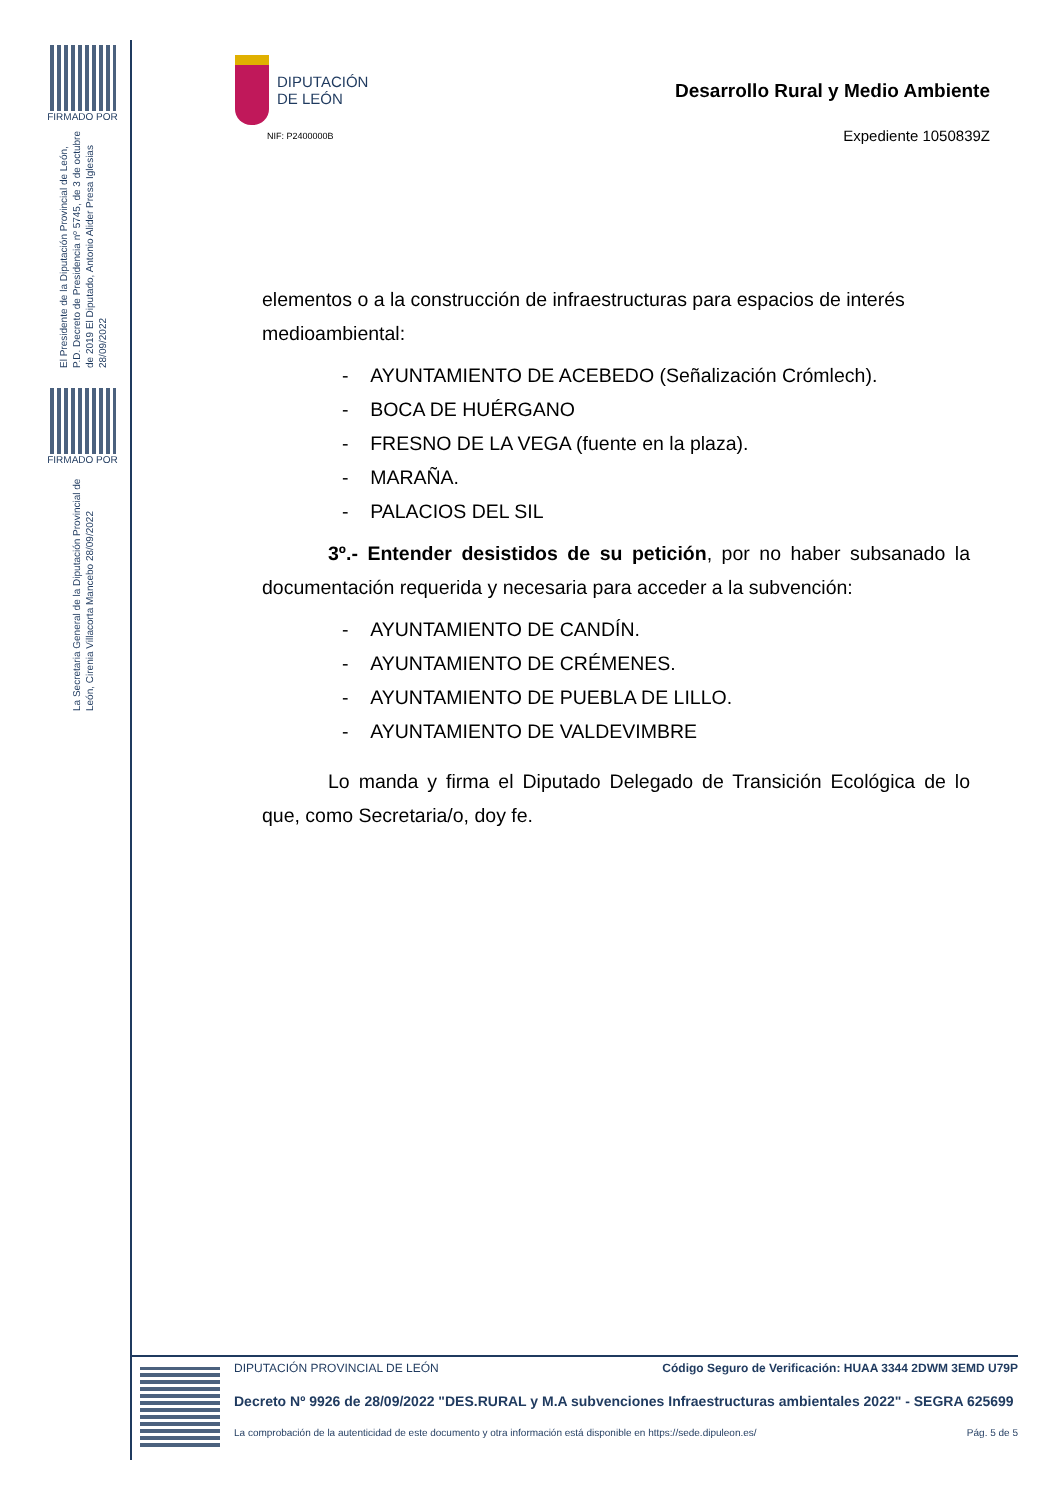FIRMADO POR
El Presidente de la Diputación Provincial de León, P.D. Decreto de Presidencia nº 5745, de 3 de octubre de 2019 El Diputado, Antonio Alider Presa Iglesias 28/09/2022
FIRMADO POR
La Secretaria General de la Diputación Provincial de León, Cirenia Villacorta Mancebo 28/09/2022
DIPUTACIÓN
DE LEÓN
NIF: P2400000B
Desarrollo Rural y Medio Ambiente
Expediente 1050839Z
elementos o a la construcción de infraestructuras para espacios de interés medioambiental:
- AYUNTAMIENTO DE ACEBEDO (Señalización Crómlech).
- BOCA DE HUÉRGANO
- FRESNO DE LA VEGA (fuente en la plaza).
- MARAÑA.
- PALACIOS DEL SIL
3º.- Entender desistidos de su petición, por no haber subsanado la documentación requerida y necesaria para acceder a la subvención:
- AYUNTAMIENTO DE CANDÍN.
- AYUNTAMIENTO DE CRÉMENES.
- AYUNTAMIENTO DE PUEBLA DE LILLO.
- AYUNTAMIENTO DE VALDEVIMBRE
Lo manda y firma el Diputado Delegado de Transición Ecológica de lo que, como Secretaria/o, doy fe.
DIPUTACIÓN PROVINCIAL DE LEÓN Código Seguro de Verificación: HUAA 3344 2DWM 3EMD U79P
Decreto Nº 9926 de 28/09/2022 "DES.RURAL y M.A subvenciones Infraestructuras ambientales 2022" - SEGRA 625699
La comprobación de la autenticidad de este documento y otra información está disponible en https://sede.dipuleon.es/ Pág. 5 de 5